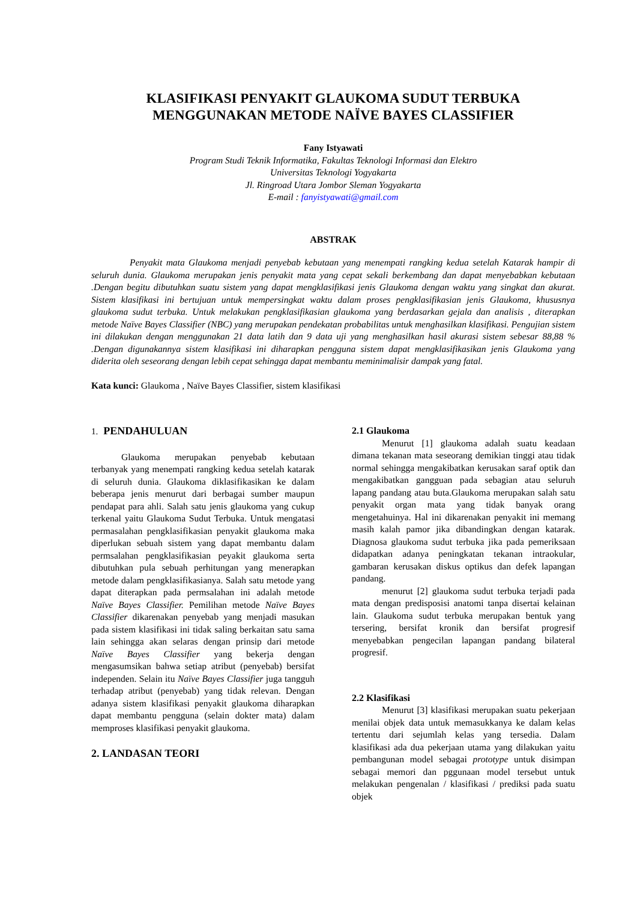KLASIFIKASI PENYAKIT GLAUKOMA SUDUT TERBUKA
MENGGUNAKAN METODE NAÏVE BAYES CLASSIFIER
Fany Istyawati
Program Studi Teknik Informatika, Fakultas Teknologi Informasi dan Elektro
Universitas Teknologi Yogyakarta
Jl. Ringroad Utara Jombor Sleman Yogyakarta
E-mail : fanyistyawati@gmail.com
ABSTRAK
Penyakit mata Glaukoma menjadi penyebab kebutaan yang menempati rangking kedua setelah Katarak hampir di seluruh dunia. Glaukoma merupakan jenis penyakit mata yang cepat sekali berkembang dan dapat menyebabkan kebutaan .Dengan begitu dibutuhkan suatu sistem yang dapat mengklasifikasi jenis Glaukoma dengan waktu yang singkat dan akurat. Sistem klasifikasi ini bertujuan untuk mempersingkat waktu dalam proses pengklasifikasian jenis Glaukoma, khususnya glaukoma sudut terbuka. Untuk melakukan pengklasifikasian glaukoma yang berdasarkan gejala dan analisis , diterapkan metode Naïve Bayes Classifier (NBC) yang merupakan pendekatan probabilitas untuk menghasilkan klasifikasi. Pengujian sistem ini dilakukan dengan menggunakan 21 data latih dan 9 data uji yang menghasilkan hasil akurasi sistem sebesar 88,88 % .Dengan digunakannya sistem klasifikasi ini diharapkan pengguna sistem dapat mengklasifikasikan jenis Glaukoma yang diderita oleh seseorang dengan lebih cepat sehingga dapat membantu meminimalisir dampak yang fatal.
Kata kunci: Glaukoma , Naïve Bayes Classifier, sistem klasifikasi
1. PENDAHULUAN
Glaukoma merupakan penyebab kebutaan terbanyak yang menempati rangking kedua setelah katarak di seluruh dunia. Glaukoma diklasifikasikan ke dalam beberapa jenis menurut dari berbagai sumber maupun pendapat para ahli. Salah satu jenis glaukoma yang cukup terkenal yaitu Glaukoma Sudut Terbuka. Untuk mengatasi permasalahan pengklasifikasian penyakit glaukoma maka diperlukan sebuah sistem yang dapat membantu dalam permsalahan pengklasifikasian peyakit glaukoma serta dibutuhkan pula sebuah perhitungan yang menerapkan metode dalam pengklasifikasianya. Salah satu metode yang dapat diterapkan pada permsalahan ini adalah metode Naïve Bayes Classifier. Pemilihan metode Naïve Bayes Classifier dikarenakan penyebab yang menjadi masukan pada sistem klasifikasi ini tidak saling berkaitan satu sama lain sehingga akan selaras dengan prinsip dari metode Naïve Bayes Classifier yang bekerja dengan mengasumsikan bahwa setiap atribut (penyebab) bersifat independen. Selain itu Naïve Bayes Classifier juga tangguh terhadap atribut (penyebab) yang tidak relevan. Dengan adanya sistem klasifikasi penyakit glaukoma diharapkan dapat membantu pengguna (selain dokter mata) dalam memproses klasifikasi penyakit glaukoma.
2. LANDASAN TEORI
2.1 Glaukoma
Menurut [1] glaukoma adalah suatu keadaan dimana tekanan mata seseorang demikian tinggi atau tidak normal sehingga mengakibatkan kerusakan saraf optik dan mengakibatkan gangguan pada sebagian atau seluruh lapang pandang atau buta.Glaukoma merupakan salah satu penyakit organ mata yang tidak banyak orang mengetahuinya. Hal ini dikarenakan penyakit ini memang masih kalah pamor jika dibandingkan dengan katarak. Diagnosa glaukoma sudut terbuka jika pada pemeriksaan didapatkan adanya peningkatan tekanan intraokular, gambaran kerusakan diskus optikus dan defek lapangan pandang.
menurut [2] glaukoma sudut terbuka terjadi pada mata dengan predisposisi anatomi tanpa disertai kelainan lain. Glaukoma sudut terbuka merupakan bentuk yang tersering, bersifat kronik dan bersifat progresif menyebabkan pengecilan lapangan pandang bilateral progresif.
2.2 Klasifikasi
Menurut [3] klasifikasi merupakan suatu pekerjaan menilai objek data untuk memasukkanya ke dalam kelas tertentu dari sejumlah kelas yang tersedia. Dalam klasifikasi ada dua pekerjaan utama yang dilakukan yaitu pembangunan model sebagai prototype untuk disimpan sebagai memori dan pggunaan model tersebut untuk melakukan pengenalan / klasifikasi / prediksi pada suatu objek